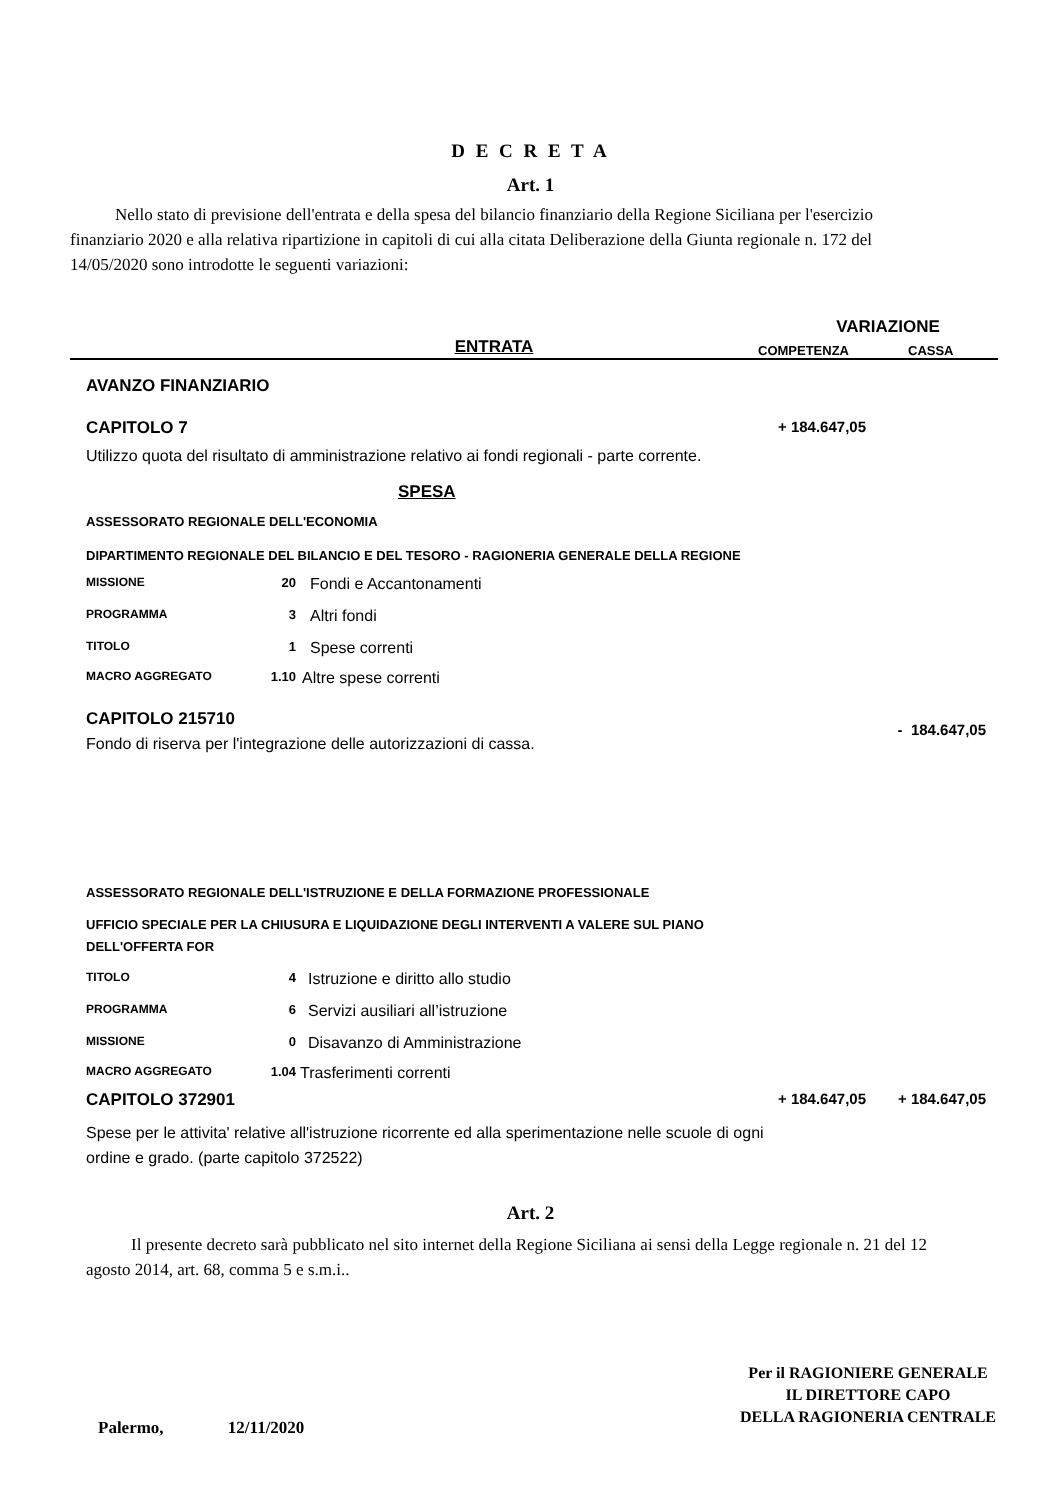D E C R E T A
Art. 1
Nello stato di previsione dell'entrata e della spesa del bilancio finanziario della Regione Siciliana per l'esercizio finanziario 2020 e alla relativa ripartizione in capitoli di cui alla citata Deliberazione della Giunta regionale n. 172 del 14/05/2020 sono introdotte le seguenti variazioni:
| | VARIAZIONE | |
| ENTRATA | COMPETENZA | CASSA |
AVANZO FINANZIARIO
| CAPITOLO 7 | + 184.647,05 | |
Utilizzo quota del risultato di amministrazione relativo ai fondi regionali - parte corrente.
SPESA
ASSESSORATO REGIONALE DELL'ECONOMIA
DIPARTIMENTO REGIONALE DEL BILANCIO E DEL TESORO - RAGIONERIA GENERALE DELLA REGIONE
| MISSIONE | 20 | Fondi e Accantonamenti |
| PROGRAMMA | 3 | Altri fondi |
| TITOLO | 1 | Spese correnti |
| MACRO AGGREGATO | 1.10 | Altre spese correnti |
| CAPITOLO 215710 Fondo di riserva per l'integrazione delle autorizzazioni di cassa. | | - 184.647,05 |
ASSESSORATO REGIONALE DELL'ISTRUZIONE E DELLA FORMAZIONE PROFESSIONALE
UFFICIO SPECIALE PER LA CHIUSURA E LIQUIDAZIONE DEGLI INTERVENTI A VALERE SUL PIANO DELL'OFFERTA FOR
| TITOLO | 4 | Istruzione e diritto allo studio |
| PROGRAMMA | 6 | Servizi ausiliari all’istruzione |
| MISSIONE | 0 | Disavanzo di Amministrazione |
| MACRO AGGREGATO | 1.04 | Trasferimenti correnti |
| CAPITOLO 372901 | + 184.647,05 | + 184.647,05 |
Spese per le attivita' relative all'istruzione ricorrente ed alla sperimentazione nelle scuole di ogni ordine e grado. (parte capitolo 372522)
Art. 2
Il presente decreto sarà pubblicato nel sito internet della Regione Siciliana ai sensi della Legge regionale n. 21 del 12 agosto 2014, art. 68, comma 5 e s.m.i..
Palermo, 12/11/2020
Per il RAGIONIERE GENERALE
IL DIRETTORE CAPO
DELLA RAGIONERIA CENTRALE